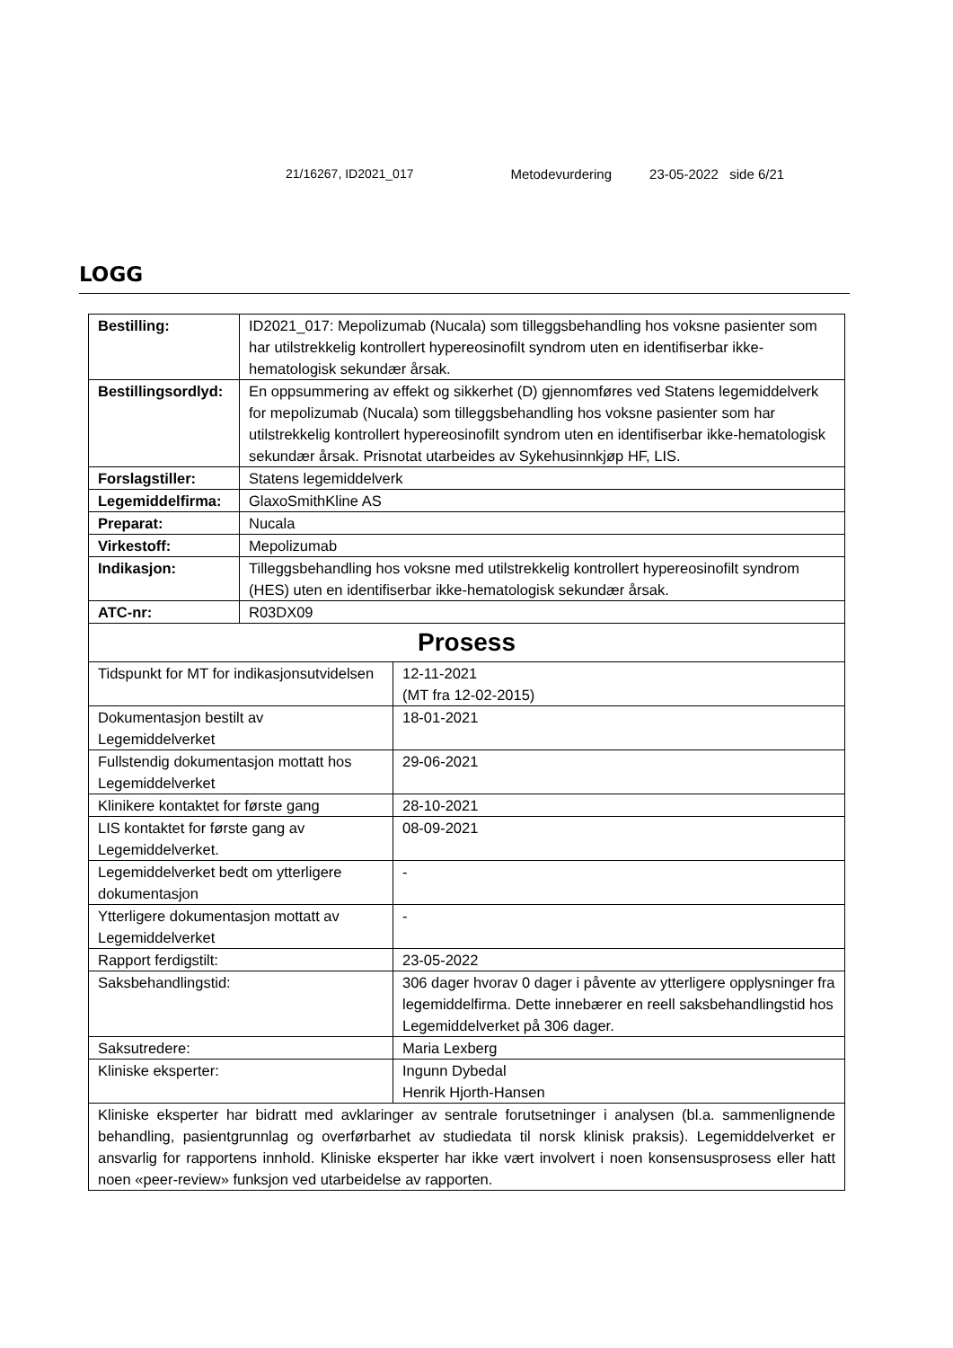21/16267, ID2021_017 Metodevurdering 23-05-2022 side 6/21
LOGG
| Bestilling: | ID2021_017: Mepolizumab (Nucala) som tilleggsbehandling hos voksne pasienter som har utilstrekkelig kontrollert hypereosinofilt syndrom uten en identifiserbar ikke-hematologisk sekundær årsak. | |
| Bestillingsordlyd: | En oppsummering av effekt og sikkerhet (D) gjennomføres ved Statens legemiddelverk for mepolizumab (Nucala) som tilleggsbehandling hos voksne pasienter som har utilstrekkelig kontrollert hypereosinofilt syndrom uten en identifiserbar ikke-hematologisk sekundær årsak. Prisnotat utarbeides av Sykehusinnkjøp HF, LIS. | |
| Forslagstiller: | Statens legemiddelverk | |
| Legemiddelfirma: | GlaxoSmithKline AS | |
| Preparat: | Nucala | |
| Virkestoff: | Mepolizumab | |
| Indikasjon: | Tilleggsbehandling hos voksne med utilstrekkelig kontrollert hypereosinofilt syndrom (HES) uten en identifiserbar ikke-hematologisk sekundær årsak. | |
| ATC-nr: | R03DX09 | |
| Prosess | | |
| Tidspunkt for MT for indikasjonsutvidelsen | | 12-11-2021 (MT fra 12-02-2015) |
| Dokumentasjon bestilt av Legemiddelverket | | 18-01-2021 |
| Fullstendig dokumentasjon mottatt hos Legemiddelverket | | 29-06-2021 |
| Klinikere kontaktet for første gang | | 28-10-2021 |
| LIS kontaktet for første gang av Legemiddelverket. | | 08-09-2021 |
| Legemiddelverket bedt om ytterligere dokumentasjon | | - |
| Ytterligere dokumentasjon mottatt av Legemiddelverket | | - |
| Rapport ferdigstilt: | | 23-05-2022 |
| Saksbehandlingstid: | | 306 dager hvorav 0 dager i påvente av ytterligere opplysninger fra legemiddelfirma. Dette innebærer en reell saksbehandlingstid hos Legemiddelverket på 306 dager. |
| Saksutredere: | | Maria Lexberg |
| Kliniske eksperter: | | Ingunn Dybedal Henrik Hjorth-Hansen |
| Kliniske eksperter har bidratt med avklaringer av sentrale forutsetninger i analysen (bl.a. sammenlignende behandling, pasientgrunnlag og overførbarhet av studiedata til norsk klinisk praksis). Legemiddelverket er ansvarlig for rapportens innhold. Kliniske eksperter har ikke vært involvert i noen konsensusprosess eller hatt noen «peer-review» funksjon ved utarbeidelse av rapporten. | | |